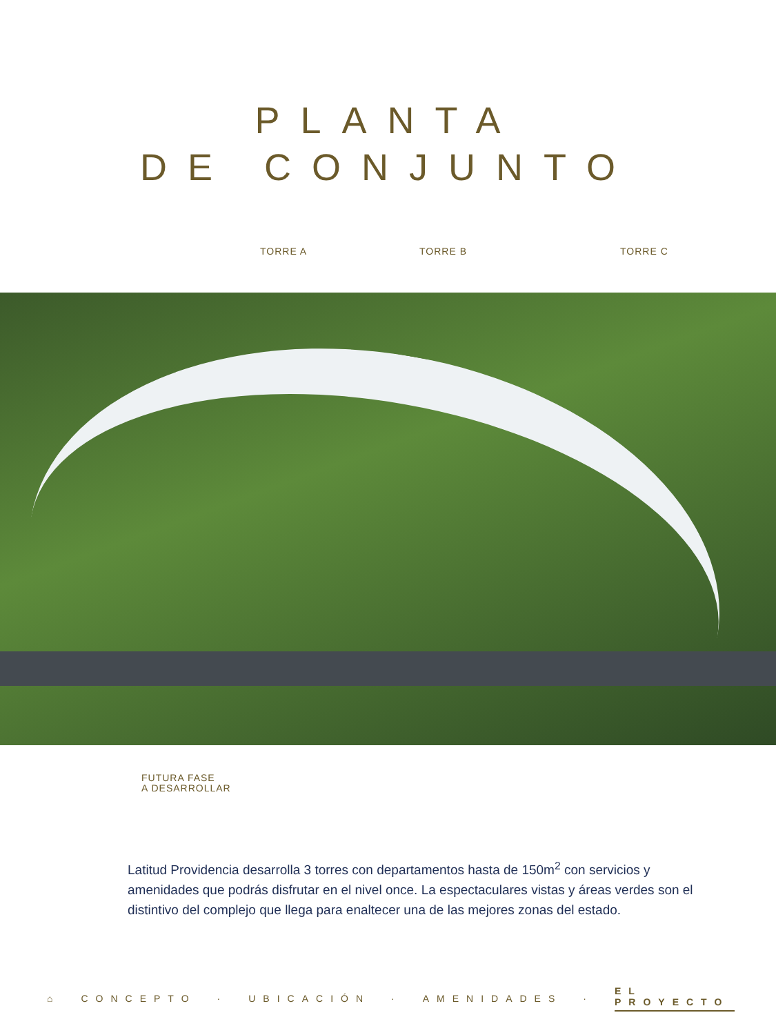PLANTA
DE CONJUNTO
TORRE A TORRE B TORRE C
FUTURA FASE
A DESARROLLAR
Latitud Providencia desarrolla 3 torres con departamentos hasta de 150m<sup>2</sup> con servicios y amenidades que podrás disfrutar en el nivel once. La espectaculares vistas y áreas verdes son el distintivo del complejo que llega para enaltecer una de las mejores zonas del estado.
⌂ CONCEPTO · UBICACIÓN · AMENIDADES · EL PROYECTO